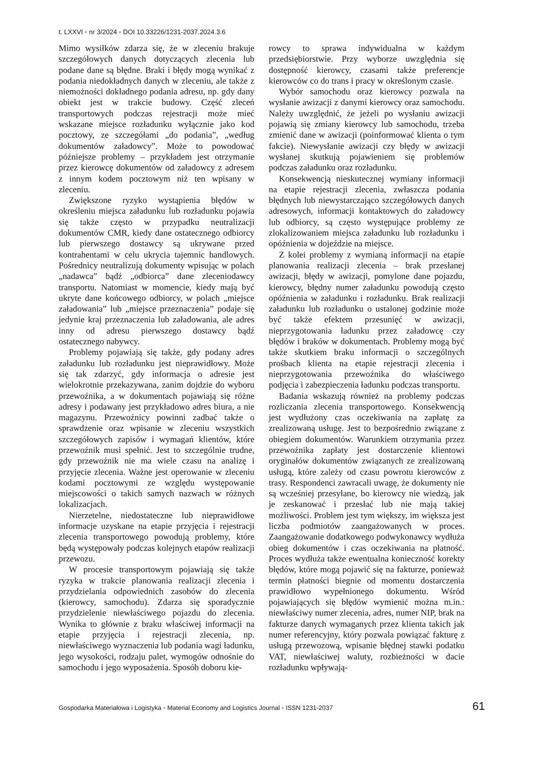t. LXXVI ▪ nr 3/2024 ▪ DOI 10.33226/1231-2037.2024.3.6
Mimo wysiłków zdarza się, że w zleceniu brakuje szczegółowych danych dotyczących zlecenia lub podane dane są błędne. Braki i błędy mogą wynikać z podania niedokładnych danych w zleceniu, ale także z niemożności dokładnego podania adresu, np. gdy dany obiekt jest w trakcie budowy. Część zleceń transportowych podczas rejestracji może mieć wskazane miejsce rozładunku wyłącznie jako kod pocztowy, ze szczegółami „do podania”, „według dokumentów załadowcy”. Może to powodować późniejsze problemy – przykładem jest otrzymanie przez kierowcę dokumentów od załadowcy z adresem z innym kodem pocztowym niż ten wpisany w zleceniu.
Zwiększone ryzyko wystąpienia błędów w określeniu miejsca załadunku lub rozładunku pojawia się także często w przypadku neutralizacji dokumentów CMR, kiedy dane ostatecznego odbiorcy lub pierwszego dostawcy są ukrywane przed kontrahentami w celu ukrycia tajemnic handlowych. Pośrednicy neutralizują dokumenty wpisując w polach „nadawca” bądź „odbiorca” dane zleceniodawcy transportu. Natomiast w momencie, kiedy mają być ukryte dane końcowego odbiorcy, w polach „miejsce załadowania” lub „miejsce przeznaczenia” podaje się jedynie kraj przeznaczenia lub załadowania, ale adres inny od adresu pierwszego dostawcy bądź ostatecznego nabywcy.
Problemy pojawiają się także, gdy podany adres załadunku lub rozładunku jest nieprawidłowy. Może się tak zdarzyć, gdy informacja o adresie jest wielokrotnie przekazywana, zanim dojdzie do wyboru przewoźnika, a w dokumentach pojawiają się różne adresy i podawany jest przykładowo adres biura, a nie magazynu. Przewoźnicy powinni zadbać także o sprawdzenie oraz wpisanie w zleceniu wszystkich szczegółowych zapisów i wymagań klientów, które przewoźnik musi spełnić. Jest to szczególnie trudne, gdy przewoźnik nie ma wiele czasu na analizę i przyjęcie zlecenia. Ważne jest operowanie w zleceniu kodami pocztowymi ze względu występowanie miejscowości o takich samych nazwach w różnych lokalizacjach.
Nierzetelne, niedostateczne lub nieprawidłowe informacje uzyskane na etapie przyjęcia i rejestracji zlecenia transportowego powodują problemy, które będą występowały podczas kolejnych etapów realizacji przewozu.
W procesie transportowym pojawiają się także ryzyka w trakcie planowania realizacji zlecenia i przydzielania odpowiednich zasobów do zlecenia (kierowcy, samochodu). Zdarza się sporadycznie przydzielenie niewłaściwego pojazdu do zlecenia. Wynika to głównie z braku właściwej informacji na etapie przyjęcia i rejestracji zlecenia, np. niewłaściwego wyznaczenia lub podania wagi ładunku, jego wysokości, rodzaju palet, wymogów odnośnie do samochodu i jego wyposażenia. Sposób doboru kie-
rowcy to sprawa indywidualna w każdym przedsiębiorstwie. Przy wyborze uwzględnia się dostępność kierowcy, czasami także preferencje kierowców co do trans i pracy w określonym czasie.
Wybór samochodu oraz kierowcy pozwala na wysłanie awizacji z danymi kierowcy oraz samochodu. Należy uwzględnić, że jeżeli po wysłaniu awizacji pojawią się zmiany kierowcy lub samochodu, trzeba zmienić dane w awizacji (poinformować klienta o tym fakcie). Niewysłanie awizacji czy błędy w awizacji wysłanej skutkują pojawieniem się problemów podczas załadunku oraz rozładunku.
Konsekwencją nieskutecznej wymiany informacji na etapie rejestracji zlecenia, zwłaszcza podania błędnych lub niewystarczająco szczegółowych danych adresowych, informacji kontaktowych do załadowcy lub odbiorcy, są często występujące problemy ze zlokalizowaniem miejsca załadunku lub rozładunku i opóźnienia w dojeździe na miejsce.
Z kolei problemy z wymianą informacji na etapie planowania realizacji zlecenia – brak przesłanej awizacji, błędy w awizacji, pomylone dane pojazdu, kierowcy, błędny numer załadunku powodują często opóźnienia w załadunku i rozładunku. Brak realizacji załadunku lub rozładunku o ustalonej godzinie może być także efektem przesunięć w awizacji, nieprzygotowania ładunku przez załadowcę czy błędów i braków w dokumentach. Problemy mogą być także skutkiem braku informacji o szczególnych prośbach klienta na etapie rejestracji zlecenia i nieprzygotowania przewoźnika do właściwego podjęcia i zabezpieczenia ładunku podczas transportu.
Badania wskazują również na problemy podczas rozliczania zlecenia transportowego. Konsekwencją jest wydłużony czas oczekiwania na zapłatę za zrealizowaną usługę. Jest to bezpośrednio związane z obiegiem dokumentów. Warunkiem otrzymania przez przewoźnika zapłaty jest dostarczenie klientowi oryginałów dokumentów związanych ze zrealizowaną usługą, które zależy od czasu powrotu kierowców z trasy. Respondenci zawracali uwagę, że dokumenty nie są wcześniej przesyłane, bo kierowcy nie wiedzą, jak je zeskanować i przesłać lub nie mają takiej możliwości. Problem jest tym większy, im większa jest liczba podmiotów zaangażowanych w proces. Zaangażowanie dodatkowego podwykonawcy wydłuża obieg dokumentów i czas oczekiwania na płatność. Proces wydłuża także ewentualna konieczność korekty błędów, które mogą pojawić się na fakturze, ponieważ termin płatności biegnie od momentu dostarczenia prawidłowo wypełnionego dokumentu. Wśród pojawiających się błędów wymienić można m.in.: niewłaściwy numer zlecenia, adres, numer NIP, brak na fakturze danych wymaganych przez klienta takich jak numer referencyjny, który pozwala powiązać fakturę z usługą przewozową, wpisanie błędnej stawki podatku VAT, niewłaściwej waluty, rozbieżności w dacie rozładunku wpływają-
Gospodarka Materiałowa i Logistyka ▪ Material Economy and Logistics Journal ▪ ISSN 1231-2037 61